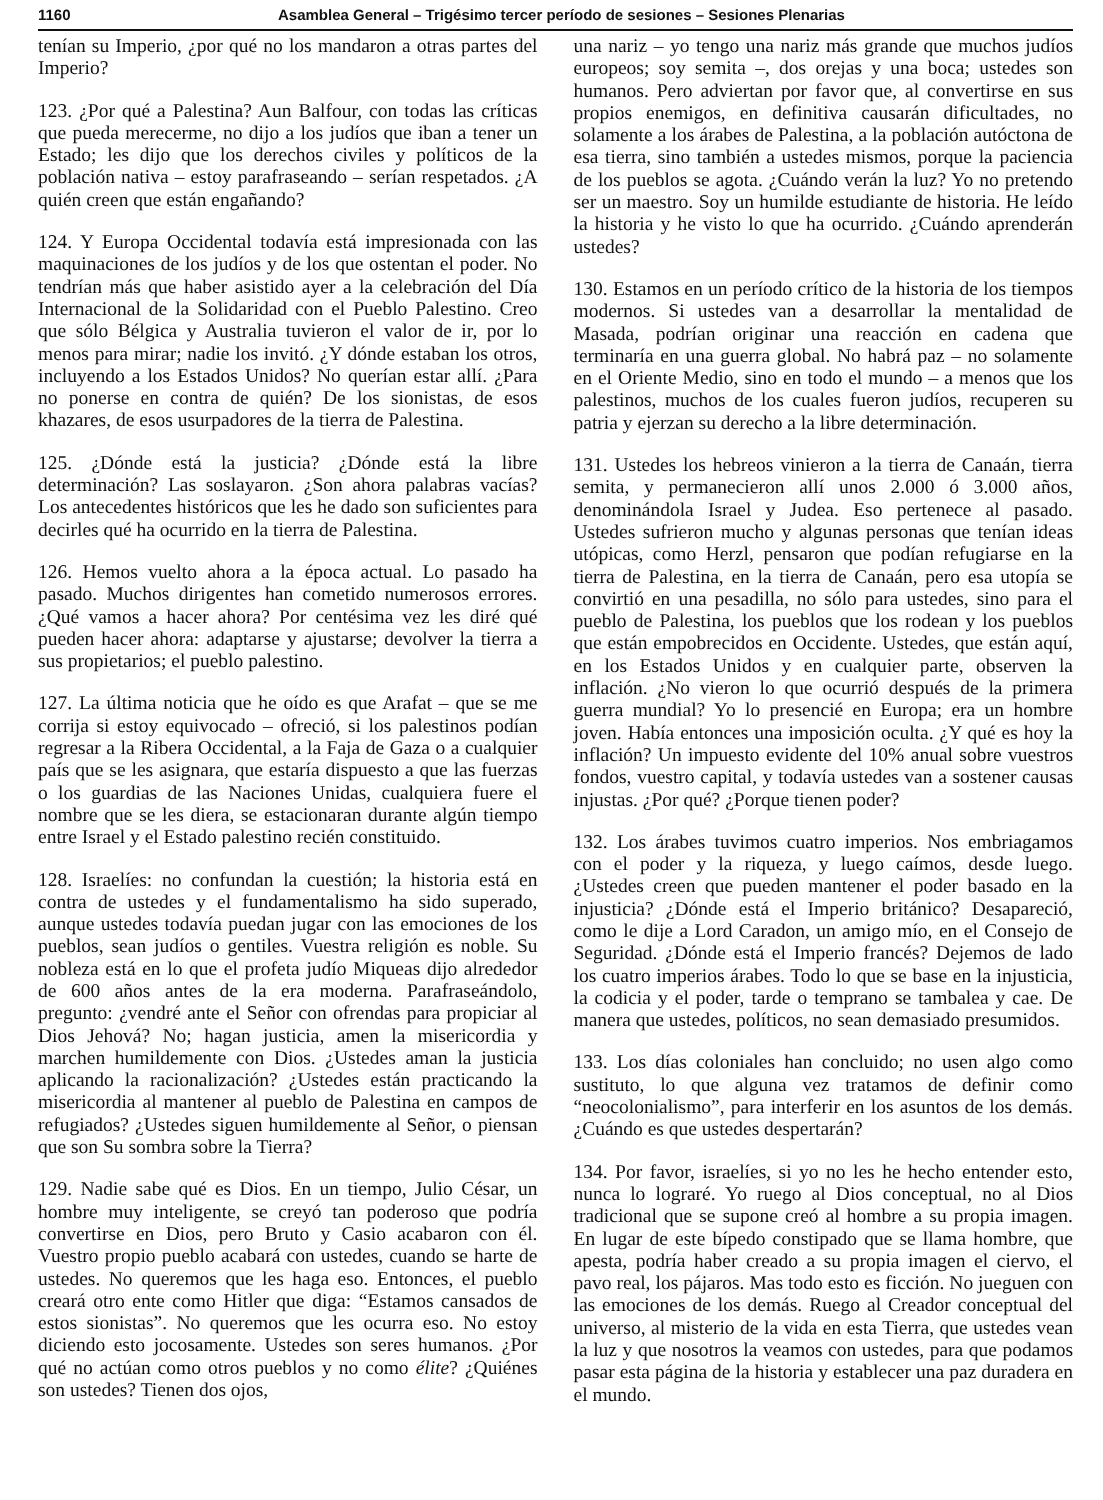1160 Asamblea General – Trigésimo tercer período de sesiones – Sesiones Plenarias
tenían su Imperio, ¿por qué no los mandaron a otras partes del Imperio?
123. ¿Por qué a Palestina? Aun Balfour, con todas las críticas que pueda merecerme, no dijo a los judíos que iban a tener un Estado; les dijo que los derechos civiles y políticos de la población nativa – estoy parafraseando – serían respetados. ¿A quién creen que están engañando?
124. Y Europa Occidental todavía está impresionada con las maquinaciones de los judíos y de los que ostentan el poder. No tendrían más que haber asistido ayer a la celebración del Día Internacional de la Solidaridad con el Pueblo Palestino. Creo que sólo Bélgica y Australia tuvieron el valor de ir, por lo menos para mirar; nadie los invitó. ¿Y dónde estaban los otros, incluyendo a los Estados Unidos? No querían estar allí. ¿Para no ponerse en contra de quién? De los sionistas, de esos khazares, de esos usurpadores de la tierra de Palestina.
125. ¿Dónde está la justicia? ¿Dónde está la libre determinación? Las soslayaron. ¿Son ahora palabras vacías? Los antecedentes históricos que les he dado son suficientes para decirles qué ha ocurrido en la tierra de Palestina.
126. Hemos vuelto ahora a la época actual. Lo pasado ha pasado. Muchos dirigentes han cometido numerosos errores. ¿Qué vamos a hacer ahora? Por centésima vez les diré qué pueden hacer ahora: adaptarse y ajustarse; devolver la tierra a sus propietarios; el pueblo palestino.
127. La última noticia que he oído es que Arafat – que se me corrija si estoy equivocado – ofreció, si los palestinos podían regresar a la Ribera Occidental, a la Faja de Gaza o a cualquier país que se les asignara, que estaría dispuesto a que las fuerzas o los guardias de las Naciones Unidas, cualquiera fuere el nombre que se les diera, se estacionaran durante algún tiempo entre Israel y el Estado palestino recién constituido.
128. Israelíes: no confundan la cuestión; la historia está en contra de ustedes y el fundamentalismo ha sido superado, aunque ustedes todavía puedan jugar con las emociones de los pueblos, sean judíos o gentiles. Vuestra religión es noble. Su nobleza está en lo que el profeta judío Miqueas dijo alrededor de 600 años antes de la era moderna. Parafraseándolo, pregunto: ¿vendré ante el Señor con ofrendas para propiciar al Dios Jehová? No; hagan justicia, amen la misericordia y marchen humildemente con Dios. ¿Ustedes aman la justicia aplicando la racionalización? ¿Ustedes están practicando la misericordia al mantener al pueblo de Palestina en campos de refugiados? ¿Ustedes siguen humildemente al Señor, o piensan que son Su sombra sobre la Tierra?
129. Nadie sabe qué es Dios. En un tiempo, Julio César, un hombre muy inteligente, se creyó tan poderoso que podría convertirse en Dios, pero Bruto y Casio acabaron con él. Vuestro propio pueblo acabará con ustedes, cuando se harte de ustedes. No queremos que les haga eso. Entonces, el pueblo creará otro ente como Hitler que diga: “Estamos cansados de estos sionistas”. No queremos que les ocurra eso. No estoy diciendo esto jocosamente. Ustedes son seres humanos. ¿Por qué no actúan como otros pueblos y no como élite? ¿Quiénes son ustedes? Tienen dos ojos,
una nariz – yo tengo una nariz más grande que muchos judíos europeos; soy semita –, dos orejas y una boca; ustedes son humanos. Pero adviertan por favor que, al convertirse en sus propios enemigos, en definitiva causarán dificultades, no solamente a los árabes de Palestina, a la población autóctona de esa tierra, sino también a ustedes mismos, porque la paciencia de los pueblos se agota. ¿Cuándo verán la luz? Yo no pretendo ser un maestro. Soy un humilde estudiante de historia. He leído la historia y he visto lo que ha ocurrido. ¿Cuándo aprenderán ustedes?
130. Estamos en un período crítico de la historia de los tiempos modernos. Si ustedes van a desarrollar la mentalidad de Masada, podrían originar una reacción en cadena que terminaría en una guerra global. No habrá paz – no solamente en el Oriente Medio, sino en todo el mundo – a menos que los palestinos, muchos de los cuales fueron judíos, recuperen su patria y ejerzan su derecho a la libre determinación.
131. Ustedes los hebreos vinieron a la tierra de Canaán, tierra semita, y permanecieron allí unos 2.000 ó 3.000 años, denominándola Israel y Judea. Eso pertenece al pasado. Ustedes sufrieron mucho y algunas personas que tenían ideas utópicas, como Herzl, pensaron que podían refugiarse en la tierra de Palestina, en la tierra de Canaán, pero esa utopía se convirtió en una pesadilla, no sólo para ustedes, sino para el pueblo de Palestina, los pueblos que los rodean y los pueblos que están empobrecidos en Occidente. Ustedes, que están aquí, en los Estados Unidos y en cualquier parte, observen la inflación. ¿No vieron lo que ocurrió después de la primera guerra mundial? Yo lo presencié en Europa; era un hombre joven. Había entonces una imposición oculta. ¿Y qué es hoy la inflación? Un impuesto evidente del 10% anual sobre vuestros fondos, vuestro capital, y todavía ustedes van a sostener causas injustas. ¿Por qué? ¿Porque tienen poder?
132. Los árabes tuvimos cuatro imperios. Nos embriagamos con el poder y la riqueza, y luego caímos, desde luego. ¿Ustedes creen que pueden mantener el poder basado en la injusticia? ¿Dónde está el Imperio británico? Desapareció, como le dije a Lord Caradon, un amigo mío, en el Consejo de Seguridad. ¿Dónde está el Imperio francés? Dejemos de lado los cuatro imperios árabes. Todo lo que se base en la injusticia, la codicia y el poder, tarde o temprano se tambalea y cae. De manera que ustedes, políticos, no sean demasiado presumidos.
133. Los días coloniales han concluido; no usen algo como sustituto, lo que alguna vez tratamos de definir como “neocolonialismo”, para interferir en los asuntos de los demás. ¿Cuándo es que ustedes despertarán?
134. Por favor, israelíes, si yo no les he hecho entender esto, nunca lo lograré. Yo ruego al Dios conceptual, no al Dios tradicional que se supone creó al hombre a su propia imagen. En lugar de este bípedo constipado que se llama hombre, que apesta, podría haber creado a su propia imagen el ciervo, el pavo real, los pájaros. Mas todo esto es ficción. No jueguen con las emociones de los demás. Ruego al Creador conceptual del universo, al misterio de la vida en esta Tierra, que ustedes vean la luz y que nosotros la veamos con ustedes, para que podamos pasar esta página de la historia y establecer una paz duradera en el mundo.